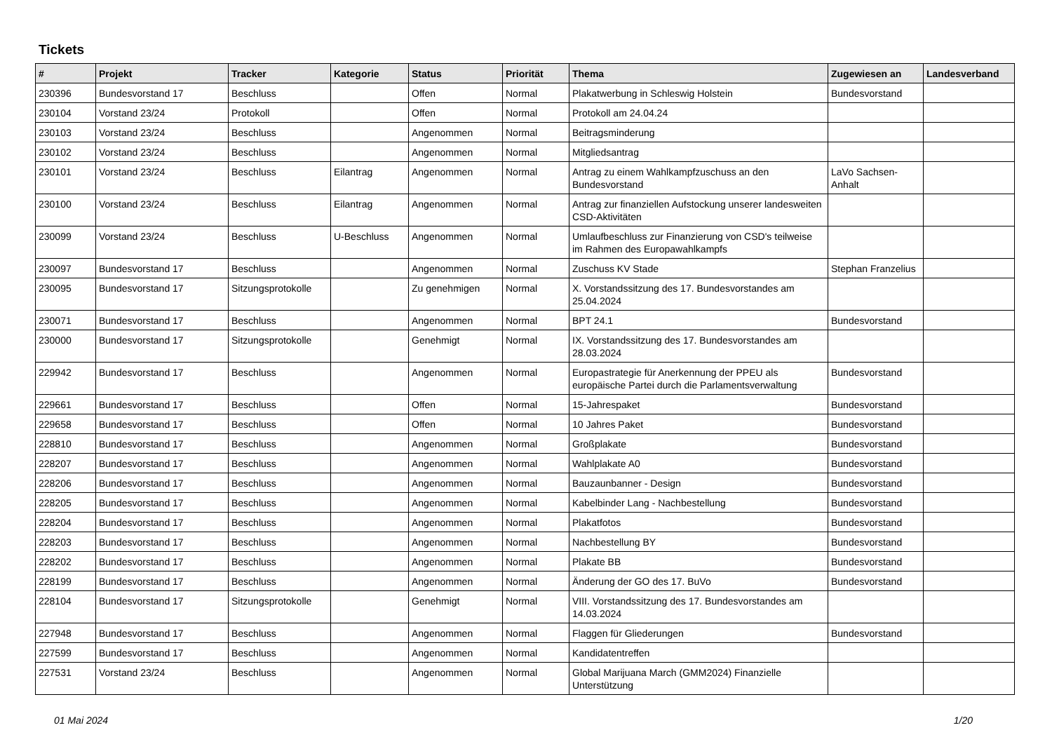Tickets
| # | Projekt | Tracker | Kategorie | Status | Priorität | Thema | Zugewiesen an | Landesverband |
| --- | --- | --- | --- | --- | --- | --- | --- | --- |
| 230396 | Bundesvorstand 17 | Beschluss | | Offen | Normal | Plakatwerbung in Schleswig Holstein | Bundesvorstand | |
| 230104 | Vorstand 23/24 | Protokoll | | Offen | Normal | Protokoll am 24.04.24 | | |
| 230103 | Vorstand 23/24 | Beschluss | | Angenommen | Normal | Beitragsminderung | | |
| 230102 | Vorstand 23/24 | Beschluss | | Angenommen | Normal | Mitgliedsantrag | | |
| 230101 | Vorstand 23/24 | Beschluss | Eilantrag | Angenommen | Normal | Antrag zu einem Wahlkampfzuschuss an den Bundesvorstand | LaVo Sachsen-Anhalt | |
| 230100 | Vorstand 23/24 | Beschluss | Eilantrag | Angenommen | Normal | Antrag zur finanziellen Aufstockung unserer landesweiten CSD-Aktivitäten | | |
| 230099 | Vorstand 23/24 | Beschluss | U-Beschluss | Angenommen | Normal | Umlaufbeschluss zur Finanzierung von CSD's teilweise im Rahmen des Europawahlkampfs | | |
| 230097 | Bundesvorstand 17 | Beschluss | | Angenommen | Normal | Zuschuss KV Stade | Stephan Franzelius | |
| 230095 | Bundesvorstand 17 | Sitzungsprotokolle | | Zu genehmigen | Normal | X. Vorstandssitzung des 17. Bundesvorstandes am 25.04.2024 | | |
| 230071 | Bundesvorstand 17 | Beschluss | | Angenommen | Normal | BPT 24.1 | Bundesvorstand | |
| 230000 | Bundesvorstand 17 | Sitzungsprotokolle | | Genehmigt | Normal | IX. Vorstandssitzung des 17. Bundesvorstandes am 28.03.2024 | | |
| 229942 | Bundesvorstand 17 | Beschluss | | Angenommen | Normal | Europastrategie für Anerkennung der PPEU als europäische Partei durch die Parlamentsverwaltung | Bundesvorstand | |
| 229661 | Bundesvorstand 17 | Beschluss | | Offen | Normal | 15-Jahrespaket | Bundesvorstand | |
| 229658 | Bundesvorstand 17 | Beschluss | | Offen | Normal | 10 Jahres Paket | Bundesvorstand | |
| 228810 | Bundesvorstand 17 | Beschluss | | Angenommen | Normal | Großplakate | Bundesvorstand | |
| 228207 | Bundesvorstand 17 | Beschluss | | Angenommen | Normal | Wahlplakate A0 | Bundesvorstand | |
| 228206 | Bundesvorstand 17 | Beschluss | | Angenommen | Normal | Bauzaunbanner - Design | Bundesvorstand | |
| 228205 | Bundesvorstand 17 | Beschluss | | Angenommen | Normal | Kabelbinder Lang - Nachbestellung | Bundesvorstand | |
| 228204 | Bundesvorstand 17 | Beschluss | | Angenommen | Normal | Plakatfotos | Bundesvorstand | |
| 228203 | Bundesvorstand 17 | Beschluss | | Angenommen | Normal | Nachbestellung BY | Bundesvorstand | |
| 228202 | Bundesvorstand 17 | Beschluss | | Angenommen | Normal | Plakate BB | Bundesvorstand | |
| 228199 | Bundesvorstand 17 | Beschluss | | Angenommen | Normal | Änderung der GO des 17. BuVo | Bundesvorstand | |
| 228104 | Bundesvorstand 17 | Sitzungsprotokolle | | Genehmigt | Normal | VIII. Vorstandssitzung des 17. Bundesvorstandes am 14.03.2024 | | |
| 227948 | Bundesvorstand 17 | Beschluss | | Angenommen | Normal | Flaggen für Gliederungen | Bundesvorstand | |
| 227599 | Bundesvorstand 17 | Beschluss | | Angenommen | Normal | Kandidatentreffen | | |
| 227531 | Vorstand 23/24 | Beschluss | | Angenommen | Normal | Global Marijuana March (GMM2024) Finanzielle Unterstützung | | |
01 Mai 2024 1/20